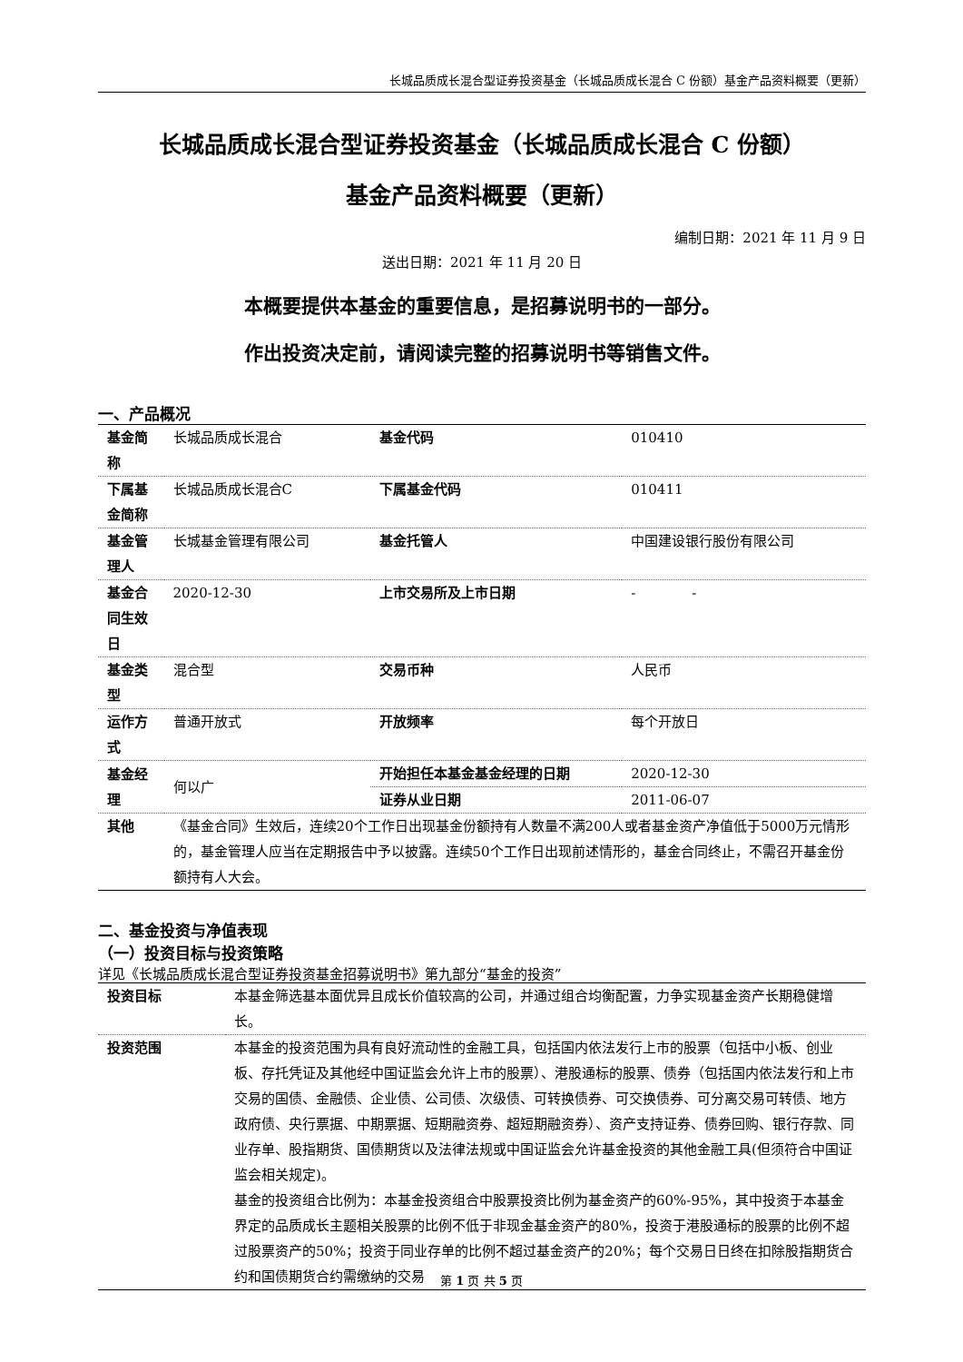长城品质成长混合型证券投资基金（长城品质成长混合 C 份额）基金产品资料概要（更新）
长城品质成长混合型证券投资基金（长城品质成长混合 C 份额）
基金产品资料概要（更新）
编制日期：2021 年 11 月 9 日
送出日期：2021 年 11 月 20 日
本概要提供本基金的重要信息，是招募说明书的一部分。
作出投资决定前，请阅读完整的招募说明书等销售文件。
一、产品概况
| 基金简称 | 长城品质成长混合 | 基金代码 | 010410 |
| 下属基金简称 | 长城品质成长混合C | 下属基金代码 | 010411 |
| 基金管理人 | 长城基金管理有限公司 | 基金托管人 | 中国建设银行股份有限公司 |
| 基金合同生效日 | 2020-12-30 | 上市交易所及上市日期 | - - |
| 基金类型 | 混合型 | 交易币种 | 人民币 |
| 运作方式 | 普通开放式 | 开放频率 | 每个开放日 |
| 基金经理 | 何以广 | 开始担任本基金基金经理的日期 | 2020-12-30 |
| | | 证券从业日期 | 2011-06-07 |
| 其他 | 《基金合同》生效后，连续20个工作日出现基金份额持有人数量不满200人或者基金资产净值低于5000万元情形的，基金管理人应当在定期报告中予以披露。连续50个工作日出现前述情形的，基金合同终止，不需召开基金份额持有人大会。 | | |
二、基金投资与净值表现
（一）投资目标与投资策略
详见《长城品质成长混合型证券投资基金招募说明书》第九部分“基金的投资”
| 投资目标 | 本基金筛选基本面优异且成长价值较高的公司，并通过组合均衡配置，力争实现基金资产长期稳健增长。 |
| 投资范围 | 本基金的投资范围为具有良好流动性的金融工具，包括国内依法发行上市的股票（包括中小板、创业板、存托凭证及其他经中国证监会允许上市的股票）、港股通标的股票、债券（包括国内依法发行和上市交易的国债、金融债、企业债、公司债、次级债、可转换债券、可交换债券、可分离交易可转债、地方政府债、央行票据、中期票据、短期融资券、超短期融资券）、资产支持证券、债券回购、银行存款、同业存单、股指期货、国债期货以及法律法规或中国证监会允许基金投资的其他金融工具(但须符合中国证监会相关规定)。 基金的投资组合比例为：本基金投资组合中股票投资比例为基金资产的60%-95%，其中投资于本基金界定的品质成长主题相关股票的比例不低于非现金基金资产的80%，投资于港股通标的股票的比例不超过股票资产的50%；投资于同业存单的比例不超过基金资产的20%；每个交易日日终在扣除股指期货合约和国债期货合约需缴纳的交易 |
第 1 页 共 5 页